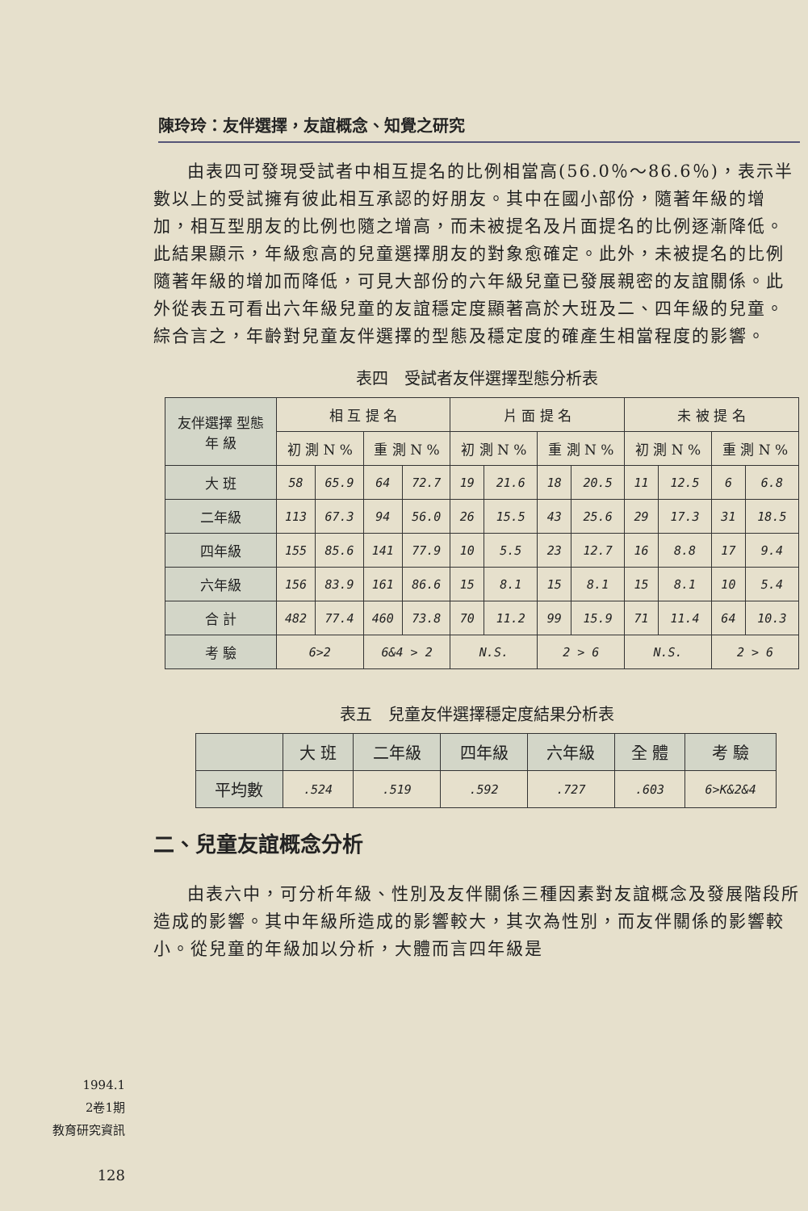陳玲玲：友伴選擇，友誼概念、知覺之研究
由表四可發現受試者中相互提名的比例相當高(56.0％～86.6％)，表示半數以上的受試擁有彼此相互承認的好朋友。其中在國小部份，隨著年級的增加，相互型朋友的比例也隨之增高，而未被提名及片面提名的比例逐漸降低。此結果顯示，年級愈高的兒童選擇朋友的對象愈確定。此外，未被提名的比例隨著年級的增加而降低，可見大部份的六年級兒童已發展親密的友誼關係。此外從表五可看出六年級兒童的友誼穩定度顯著高於大班及二、四年級的兒童。綜合言之，年齡對兒童友伴選擇的型態及穩定度的確產生相當程度的影響。
表四　受試者友伴選擇型態分析表
| 友伴選擇 型態 年 級 | 相 互 提 名 | | | | 片 面 提 名 | | | | 未 被 提 名 | | | |
| --- | --- | --- | --- | --- | --- | --- | --- | --- | --- | --- | --- | --- |
| | 初 測 N % | | 重 測 N % | | 初 測 N % | | 重 測 N % | | 初 測 N % | | 重 測 N % | |
| 大 班 | 58 | 65.9 | 64 | 72.7 | 19 | 21.6 | 18 | 20.5 | 11 | 12.5 | 6 | 6.8 |
| 二年級 | 113 | 67.3 | 94 | 56.0 | 26 | 15.5 | 43 | 25.6 | 29 | 17.3 | 31 | 18.5 |
| 四年級 | 155 | 85.6 | 141 | 77.9 | 10 | 5.5 | 23 | 12.7 | 16 | 8.8 | 17 | 9.4 |
| 六年級 | 156 | 83.9 | 161 | 86.6 | 15 | 8.1 | 15 | 8.1 | 15 | 8.1 | 10 | 5.4 |
| 合 計 | 482 | 77.4 | 460 | 73.8 | 70 | 11.2 | 99 | 15.9 | 71 | 11.4 | 64 | 10.3 |
| 考 驗 | 6>2 | | 6&4 > 2 | | N.S. | | 2 > 6 | | N.S. | | 2 > 6 | |
表五　兒童友伴選擇穩定度結果分析表
| | 大 班 | 二年級 | 四年級 | 六年級 | 全 體 | 考 驗 |
| --- | --- | --- | --- | --- | --- | --- |
| 平均數 | .524 | .519 | .592 | .727 | .603 | 6>K&2&4 |
二、兒童友誼概念分析
由表六中，可分析年級、性別及友伴關係三種因素對友誼概念及發展階段所造成的影響。其中年級所造成的影響較大，其次為性別，而友伴關係的影響較小。從兒童的年級加以分析，大體而言四年級是
1994.1
2卷1期
教育研究資訊
128